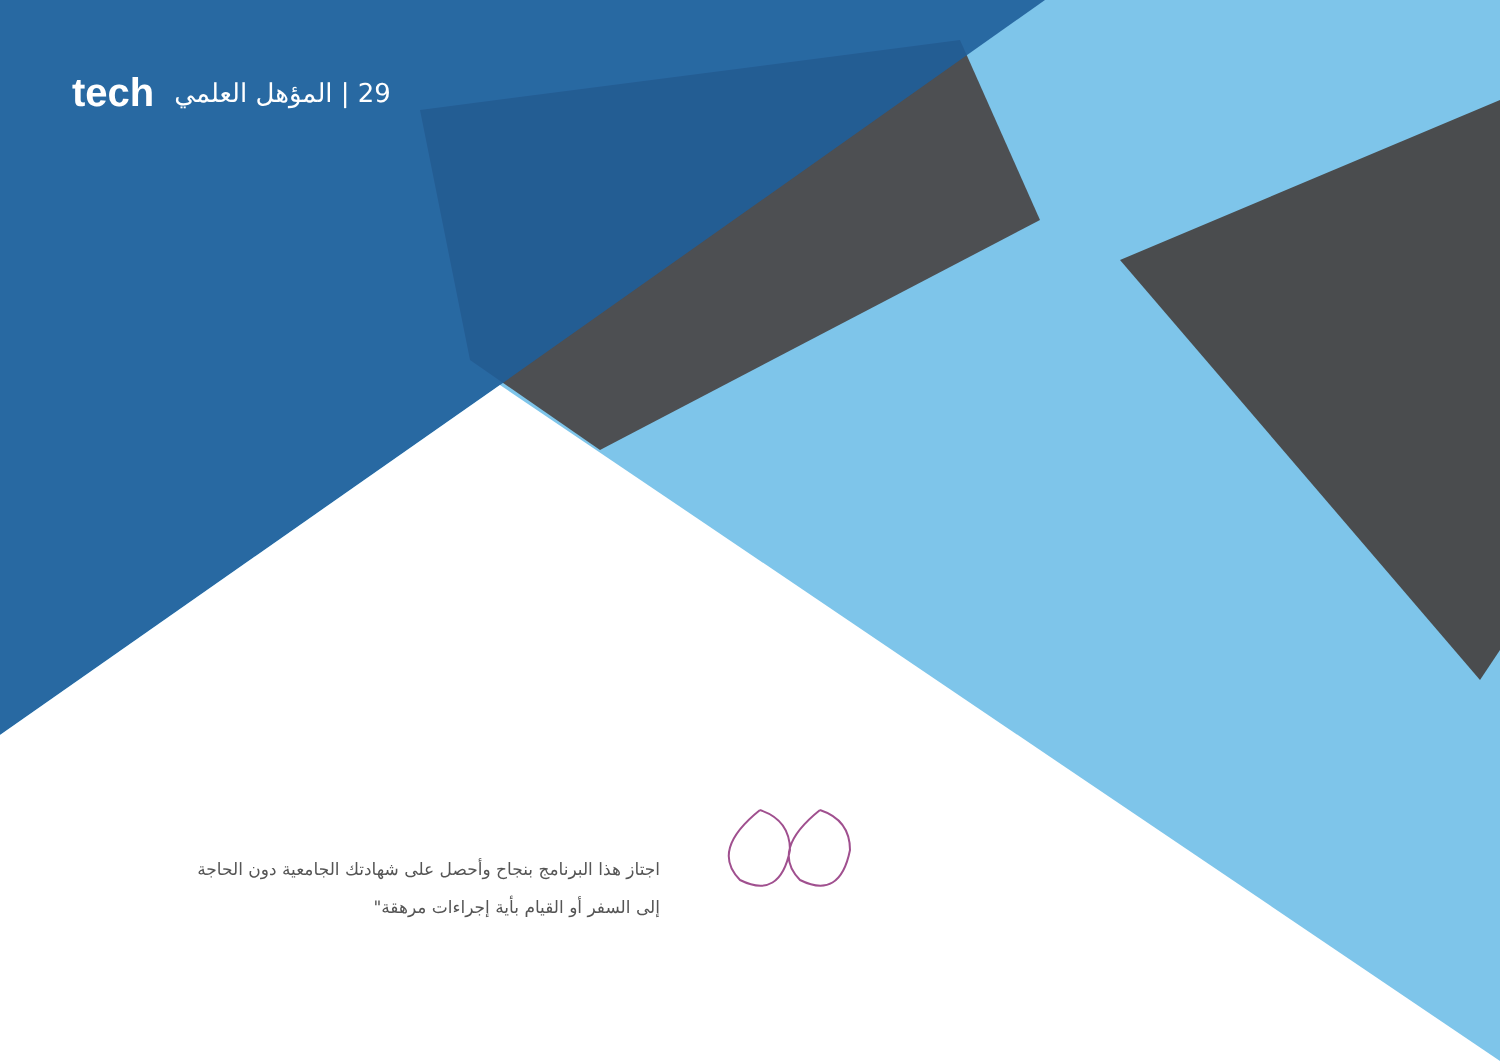tech 29 | المؤهل العلمي
اجتاز هذا البرنامج بنجاح وأحصل على شهادتك الجامعية دون الحاجة إلى السفر أو القيام بأية إجراءات مرهقة"